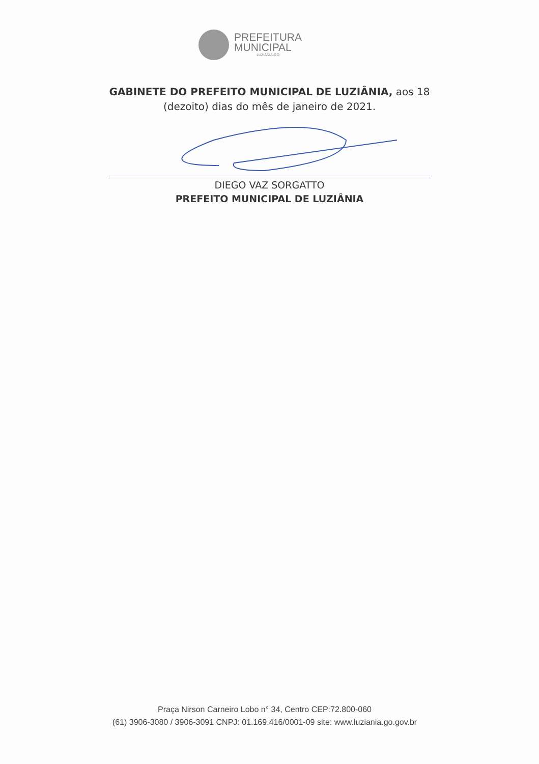PREFEITURA
MUNICIPAL
LUZIÂNIA-GO
GABINETE DO PREFEITO MUNICIPAL DE LUZIÂNIA, aos 18
(dezoito) dias do mês de janeiro de 2021.
DIEGO VAZ SORGATTO
PREFEITO MUNICIPAL DE LUZIÂNIA
Praça Nirson Carneiro Lobo n° 34, Centro CEP:72.800-060
(61) 3906-3080 / 3906-3091 CNPJ: 01.169.416/0001-09 site: www.luziania.go.gov.br